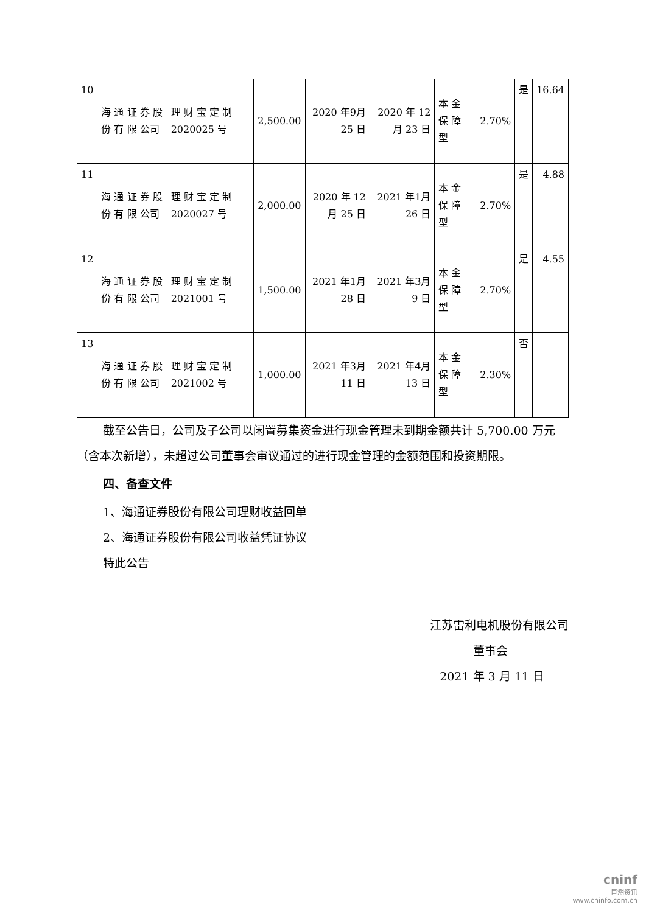| 10 | 海 通 证 券 股 份 有 限 公司 | 理 财 宝 定 制 2020025 号 | 2,500.00 | 2020 年9月 25 日 | 2020 年 12 月 23 日 | 本 金 保 障 型 | 2.70% | 是 | 16.64 |
| 11 | 海 通 证 券 股 份 有 限 公司 | 理 财 宝 定 制 2020027 号 | 2,000.00 | 2020 年 12 月 25 日 | 2021 年1月 26 日 | 本 金 保 障 型 | 2.70% | 是 | 4.88 |
| 12 | 海 通 证 券 股 份 有 限 公司 | 理 财 宝 定 制 2021001 号 | 1,500.00 | 2021 年1月 28 日 | 2021 年3月 9 日 | 本 金 保 障 型 | 2.70% | 是 | 4.55 |
| 13 | 海 通 证 券 股 份 有 限 公司 | 理 财 宝 定 制 2021002 号 | 1,000.00 | 2021 年3月 11 日 | 2021 年4月 13 日 | 本 金 保 障 型 | 2.30% | 否 | |
截至公告日，公司及子公司以闲置募集资金进行现金管理未到期金额共计 5,700.00 万元（含本次新增），未超过公司董事会审议通过的进行现金管理的金额范围和投资期限。
四、备查文件
1、海通证券股份有限公司理财收益回单
2、海通证券股份有限公司收益凭证协议
特此公告
江苏雷利电机股份有限公司
董事会
2021 年 3 月 11 日
cninf
巨潮资讯
www.cninfo.com.cn